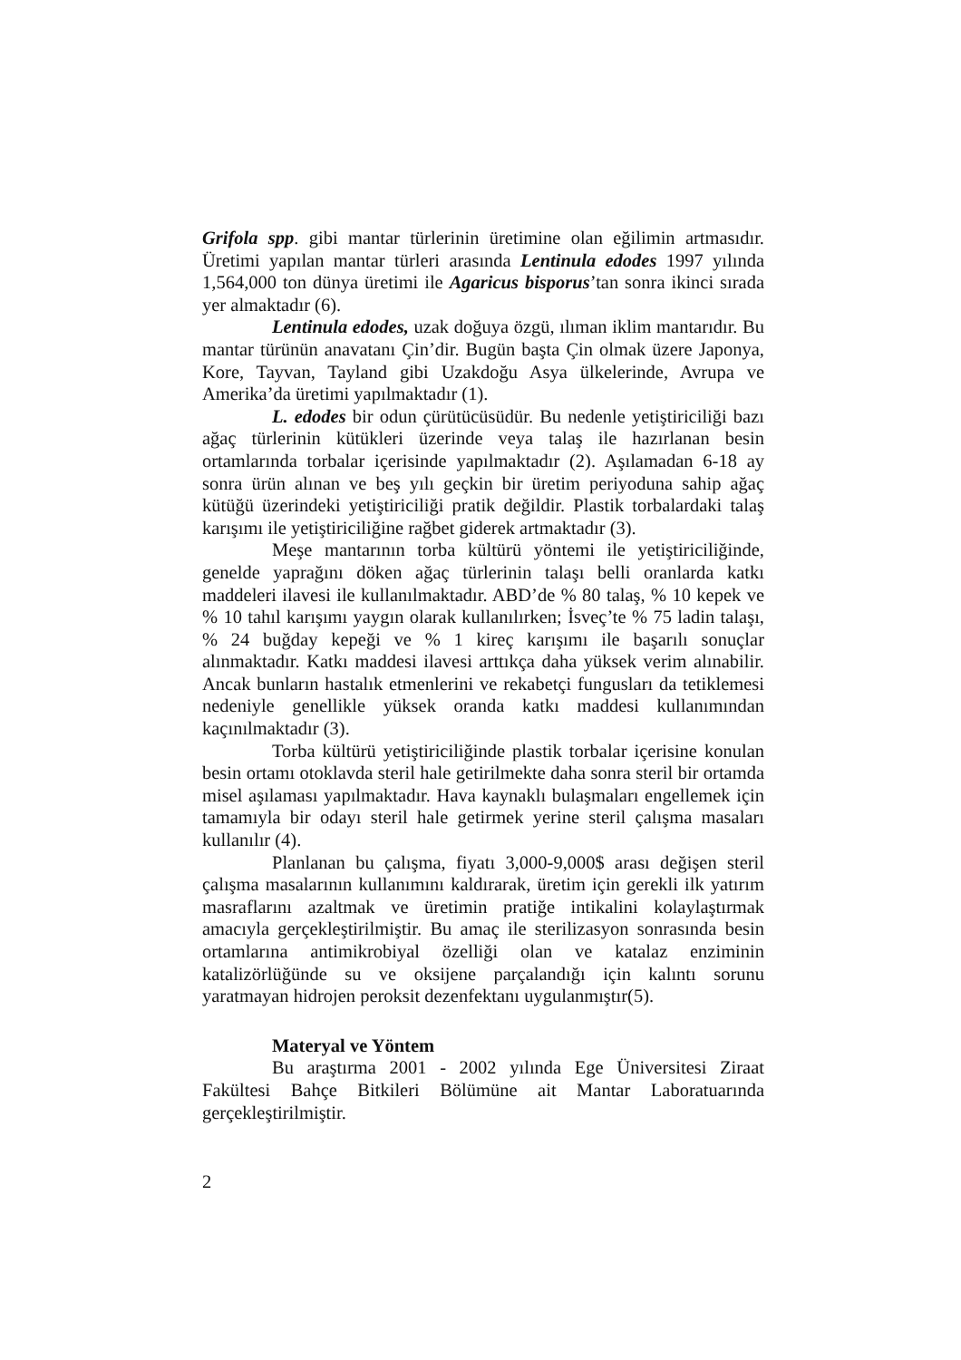Grifola spp. gibi mantar türlerinin üretimine olan eğilimin artmasıdır. Üretimi yapılan mantar türleri arasında Lentinula edodes 1997 yılında 1,564,000 ton dünya üretimi ile Agaricus bisporus’tan sonra ikinci sırada yer almaktadır (6).
Lentinula edodes, uzak doğuya özgü, ılıman iklim mantarıdır. Bu mantar türünün anavatanı Çin’dir. Bugün başta Çin olmak üzere Japonya, Kore, Tayvan, Tayland gibi Uzakdoğu Asya ülkelerinde, Avrupa ve Amerika’da üretimi yapılmaktadır (1).
L. edodes bir odun çürütücüsüdür. Bu nedenle yetiştiriciliği bazı ağaç türlerinin kütükleri üzerinde veya talaş ile hazırlanan besin ortamlarında torbalar içerisinde yapılmaktadır (2). Aşılamadan 6-18 ay sonra ürün alınan ve beş yılı geçkin bir üretim periyoduna sahip ağaç kütüğü üzerindeki yetiştiriciliği pratik değildir. Plastik torbalardaki talaş karışımı ile yetiştiriciliğine rağbet giderek artmaktadır (3).
Meşe mantarının torba kültürü yöntemi ile yetiştiriciliğinde, genelde yaprağını döken ağaç türlerinin talaşı belli oranlarda katkı maddeleri ilavesi ile kullanılmaktadır. ABD’de % 80 talaş, % 10 kepek ve % 10 tahıl karışımı yaygın olarak kullanılırken; İsveç’te % 75 ladin talaşı, % 24 buğday kepeği ve % 1 kireç karışımı ile başarılı sonuçlar alınmaktadır. Katkı maddesi ilavesi arttıkça daha yüksek verim alınabilir. Ancak bunların hastalık etmenlerini ve rekabetçi fungusları da tetiklemesi nedeniyle genellikle yüksek oranda katkı maddesi kullanımından kaçınılmaktadır (3).
Torba kültürü yetiştiriciliğinde plastik torbalar içerisine konulan besin ortamı otoklavda steril hale getirilmekte daha sonra steril bir ortamda misel aşılaması yapılmaktadır. Hava kaynaklı bulaşmaları engellemek için tamamıyla bir odayı steril hale getirmek yerine steril çalışma masaları kullanılır (4).
Planlanan bu çalışma, fiyatı 3,000-9,000$ arası değişen steril çalışma masalarının kullanımını kaldırarak, üretim için gerekli ilk yatırım masraflarını azaltmak ve üretimin pratiğe intikalini kolaylaştırmak amacıyla gerçekleştirilmiştir. Bu amaç ile sterilizasyon sonrasında besin ortamlarına antimikrobiyal özelliği olan ve katalaz enziminin katalizörlüğünde su ve oksijene parçalandığı için kalıntı sorunu yaratmayan hidrojen peroksit dezenfektanı uygulanmıştır(5).
Materyal ve Yöntem
Bu araştırma 2001 - 2002 yılında Ege Üniversitesi Ziraat Fakültesi Bahçe Bitkileri Bölümüne ait Mantar Laboratuarında gerçekleştirilmiştir.
2